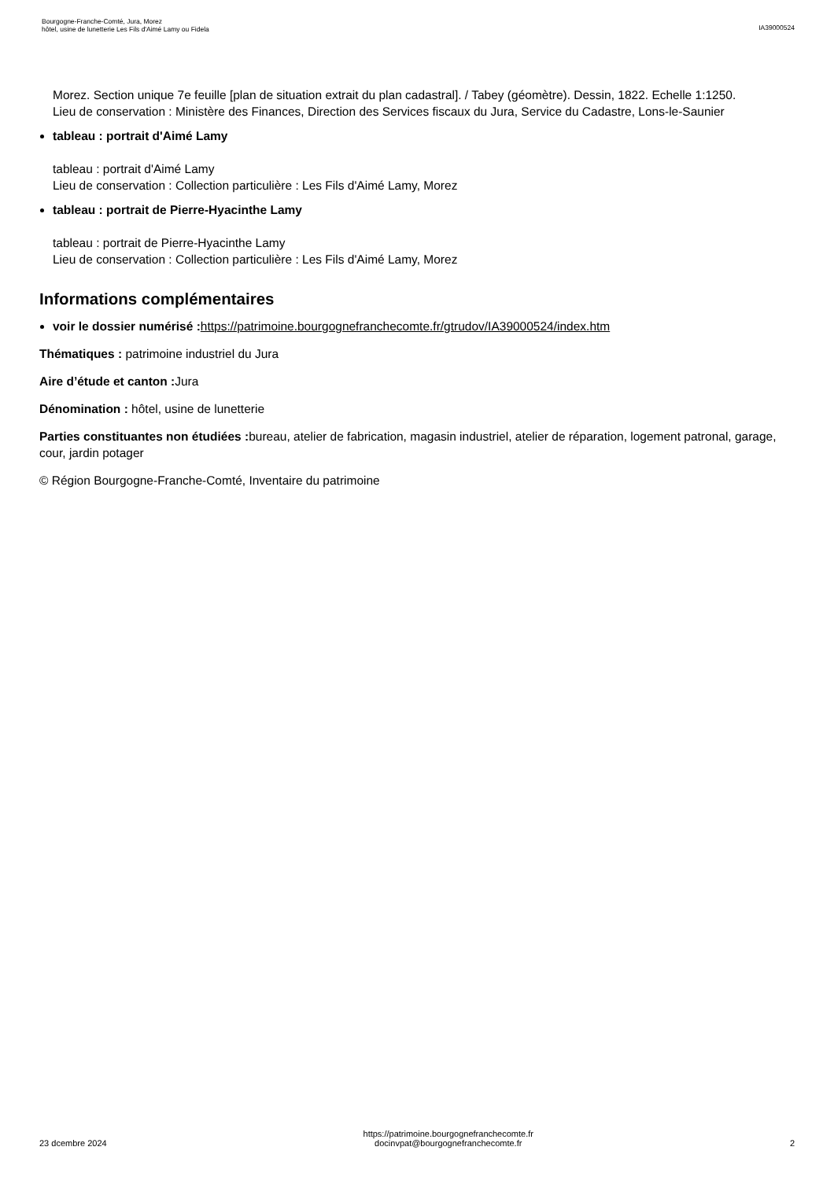Bourgogne-Franche-Comté, Jura, Morez
hôtel, usine de lunetterie Les Fils d'Aimé Lamy ou Fidela
IA39000524
Morez. Section unique 7e feuille [plan de situation extrait du plan cadastral]. / Tabey (géomètre). Dessin, 1822. Echelle 1:1250.
Lieu de conservation : Ministère des Finances, Direction des Services fiscaux du Jura, Service du Cadastre, Lons-le-Saunier
tableau : portrait d'Aimé Lamy
tableau : portrait d'Aimé Lamy
Lieu de conservation : Collection particulière : Les Fils d'Aimé Lamy, Morez
tableau : portrait de Pierre-Hyacinthe Lamy
tableau : portrait de Pierre-Hyacinthe Lamy
Lieu de conservation : Collection particulière : Les Fils d'Aimé Lamy, Morez
Informations complémentaires
voir le dossier numérisé : https://patrimoine.bourgognefranchecomte.fr/gtrudov/IA39000524/index.htm
Thématiques : patrimoine industriel du Jura
Aire d’étude et canton : Jura
Dénomination : hôtel, usine de lunetterie
Parties constituantes non étudiées : bureau, atelier de fabrication, magasin industriel, atelier de réparation, logement patronal, garage, cour, jardin potager
© Région Bourgogne-Franche-Comté, Inventaire du patrimoine
23 dcembre 2024
https://patrimoine.bourgognefranchecomte.fr
docinvpat@bourgognefranchecomte.fr
2